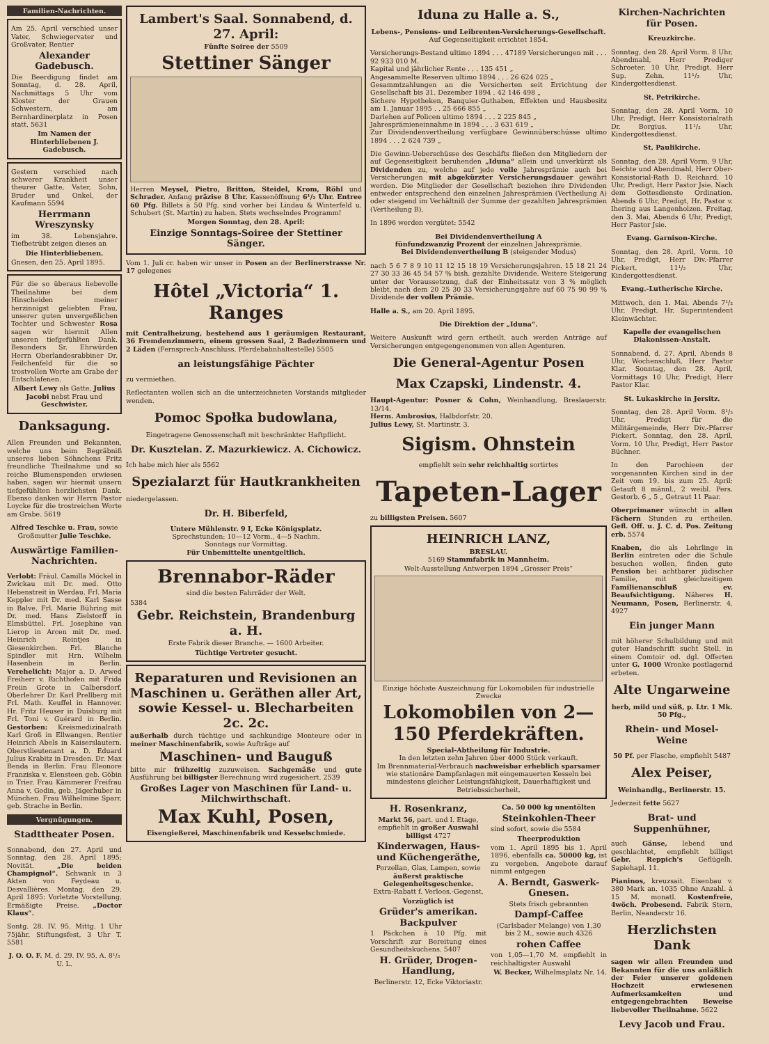Familien-Nachrichten.
Am 25. April verschied unser Vater, Schwiegervater und Großvater, Rentier
Alexander Gadebusch.
Die Beerdigung findet am Sonntag, d. 28. April, Nachmittags 5 Uhr vom Kloster der Grauen Schwestern, am Bernhardinerplatz in Posen statt. 5631
Im Namen der Hinterbliebenen J. Gadebusch.
Gestern verschied nach schwerer Krankheit unser theurer Gatte, Vater, Sohn, Bruder und Onkel, der Kaufmann 5594
Herrmann Wreszynsky
im 38. Lebensjahre. Tiefbetrübt zeigen dieses an
Die Hinterbliebenen.
Gnesen, den 25. April 1895.
Für die so überaus liebevolle Theilnahme bei dem Hinscheiden meiner herzinnigst geliebten Frau, unserer guten unvergeßlichen Tochter und Schwester Rosa sagen wir hiermit Allen unseren tiefgefühlten Dank. Besonders Sr. Ehrwürden Herrn Oberlandesrabbiner Dr. Feilchenfeld für die so trostvollen Worte am Grabe der Entschlafenen.
Albert Lewy als Gatte, Julius Jacobi nebst Frau und Geschwister.
Danksagung.
Allen Freunden und Bekannten, welche uns beim Begräbniß unseres lieben Söhnchens Fritz freundliche Theilnahme und so reiche Blumenspenden erwiesen haben, sagen wir hiermit unsern tiefgefühlten herzlichsten Dank. Ebenso danken wir Herrn Pastor Loycke für die trostreichen Worte am Grabe. 5619
Alfred Teschke u. Frau, sowie Großmutter Julie Teschke.
Auswärtige Familien-Nachrichten.
Verlobt: Fräul. Camilla Möckel in Zwickau mit Dr. med. Otto Hebenstreit in Werdau. Frl. Maria Keppler mit Dr. med. Karl Sasse in Balve. Frl. Marie Bühring mit Dr. med. Hans Zielstorff in Elmsbüttel. Frl. Josephine van Lierop in Arcen mit Dr. med. Heinrich Reintjes in Giesenkirchen. Frl. Blanche Spindler mit Hrn. Wilhelm Hasenbein in Berlin. Verehelicht: Major a. D. Arwed Freiherr v. Richthofen mit Frida Freiin Grote in Calbersdorf. Oberlehrer Dr. Karl Prellberg mit Frl. Math. Keuffel in Hannover. Hr. Fritz Heuser in Duisburg mit Frl. Toni v. Guérard in Berlin. Gestorben: Kreismedizinalrath Karl Groß in Ellwangen. Rentier Heinrich Abels in Kaiserslautern. Oberstlieutenant a. D. Eduard Julius Krabitz in Dresden. Dr. Max Benda in Berlin. Frau Eleonore Franziska v. Elensteen geb. Göbin in Trier. Frau Kämmerer Freifrau Anna v. Godin, geb. Jägerhuber in München. Frau Wilhelmine Sparr, geb. Strache in Berlin.
Vergnügungen.
Stadttheater Posen.
Sonnabend, den 27. April und Sonntag, den 28. April 1895: Novität. „Die beiden Champignol“. Schwank in 3 Akten von Feydeau u. Desvallières. Montag, den 29. April 1895: Vorletzte Vorstellung. Ermäßigte Preise. „Doctor Klaus“.
Sontg. 28. IV. 95. Mittg. 1 Uhr 75jähr. Stiftungsfest, 3 Uhr T. 5581
J. O. O. F. M. d. 29. IV. 95. A. 8¹/₂ U. L.
Lambert's Saal. Sonnabend, d. 27. April:
Fünfte Soiree der 5509
Stettiner Sänger
Herren Meysel, Pietro, Britton, Steidel, Krom, Röhl und Schrader. Anfang präzise 8 Uhr. Kassenöffnung 6¹/₂ Uhr. Entree 60 Pfg. Billets à 50 Pfg. sind vorher bei Lindau & Winterfeld u. Schubert (St. Martin) zu haben. Stets wechselndes Programm!
Morgen Sonntag, den 28. April:
Einzige Sonntags-Soiree der Stettiner Sänger.
Vom 1. Juli cr. haben wir unser in Posen an der Berlinerstrasse Nr. 17 gelegenes
Hôtel „Victoria“ 1. Ranges
mit Centralheizung, bestehend aus 1 geräumigen Restaurant, 36 Fremdenzimmern, einem grossen Saal, 2 Badezimmern und 2 Läden (Fernsprech-Anschluss, Pferdebahnhaltestelle) 5505
an leistungsfähige Pächter
zu vermiethen.
Reflectanten wollen sich an die unterzeichneten Vorstands mitglieder wenden.
Pomoc Społka budowlana,
Eingetragene Genossenschaft mit beschränkter Haftpflicht.
Dr. Kusztelan. Z. Mazurkiewicz. A. Cichowicz.
Ich habe mich hier als 5562
Spezialarzt für Hautkrankheiten
niedergelassen.
Dr. H. Biberfeld,
Untere Mühlenstr. 9 I, Ecke Königsplatz.
Sprechstunden: 10—12 Vorm., 4—5 Nachm.
Sonntags nur Vormittag.
Für Unbemittelte unentgeltlich.
Brennabor-Räder
sind die besten Fahrräder der Welt.
5384
Gebr. Reichstein, Brandenburg a. H.
Erste Fabrik dieser Branche. — 1600 Arbeiter.
Tüchtige Vertreter gesucht.
Reparaturen und Revisionen an Maschinen u. Geräthen aller Art, sowie Kessel- u. Blecharbeiten 2c. 2c.
außerhalb durch tüchtige und sachkundige Monteure oder in meiner Maschinenfabrik, sowie Aufträge auf
Maschinen- und Bauguß
bitte mir frühzeitig zuzuweisen. Sachgemäße und gute Ausführung bei billigster Berechnung wird zugesichert. 2539
Großes Lager von Maschinen für Land- u. Milchwirthschaft.
Max Kuhl, Posen,
Eisengießerei, Maschinenfabrik und Kesselschmiede.
Iduna zu Halle a. S.,
Lebens-, Pensions- und Leibrenten-Versicherungs-Gesellschaft.
Auf Gegenseitigkeit errichtet 1854.
Versicherungs-Bestand ultimo 1894 . . . 47189 Versicherungen mit . . . 92 933 010 M.
Kapital und jährlicher Rente . . . 135 451 „
Angesammelte Reserven ultimo 1894 . . . 26 624 025 „
Gesammtzahlungen an die Versicherten seit Errichtung der Gesellschaft bis 31. Dezember 1894 . 42 146 498 „
Sichere Hypotheken, Banquier-Guthaben, Effekten und Hausbesitz am 1. Januar 1895 . . 25 666 855 „
Darlehen auf Policen ultimo 1894 . . . 2 225 845 „
Jahresprämieneinnahme in 1894 . . . 3 631 619 „
Zur Dividendenvertheilung verfügbare Gewinnüberschüsse ultimo 1894 . . . 2 624 739 „
Die Gewinn-Ueberschüsse des Geschäfts fließen den Mitgliedern der auf Gegenseitigkeit beruhenden „Iduna“ allein und unverkürzt als Dividenden zu, welche auf jede volle Jahresprämie auch bei Versicherungen mit abgekürzter Versicherungsdauer gewährt werden. Die Mitglieder der Gesellschaft beziehen ihre Dividenden entweder entsprechend den einzelnen Jahresprämien (Vertheilung A) oder steigend im Verhältniß der Summe der gezahlten Jahresprämien (Vertheilung B).
In 1896 werden vergütet: 5542
Bei Dividendenvertheilung A
fünfundzwanzig Prozent der einzelnen Jahresprämie.
Bei Dividendenvertheilung B (steigender Modus)
nach 5 6 7 8 9 10 11 12 15 18 19 Versicherungsjahren. 15 18 21 24 27 30 33 36 45 54 57 % bish. gezahlte Dividende. Weitere Steigerung unter der Voraussetzung, daß der Einheitssatz von 3 % möglich bleibt, nach dem 20 25 30 33 Versicherungsjahre auf 60 75 90 99 % Dividende der vollen Prämie.
Halle a. S., am 20. April 1895.
Die Direktion der „Iduna“.
Weitere Auskunft wird gern ertheilt, auch werden Anträge auf Versicherungen entgegengenommen von allen Agenturen.
Die General-Agentur Posen
Max Czapski, Lindenstr. 4.
Haupt-Agentur: Posner & Cohn, Weinhandlung, Breslauerstr. 13/14.
Herm. Ambrosius, Halbdorfstr. 20.
Julius Lewy, St. Martinstr. 3.
Sigism. Ohnstein
empfiehlt sein sehr reichhaltig sortirtes
Tapeten-Lager
zu billigsten Preisen. 5607
HEINRICH LANZ,
BRESLAU.
5169 Stammfabrik in Mannheim.
Welt-Ausstellung Antwerpen 1894 „Grosser Preis“
Einzige höchste Auszeichnung für Lokomobilen für industrielle Zwecke
Lokomobilen von 2—150 Pferdekräften.
Special-Abtheilung für Industrie.
In den letzten zehn Jahren über 4000 Stück verkauft.
Im Brennmaterial-Verbrauch nachweisbar erheblich sparsamer wie stationäre Dampfanlagen mit eingemauerten Kesseln bei mindestens gleicher Leistungsfähigkeit, Dauerhaftigkeit und Betriebssicherheit.
H. Rosenkranz,
Markt 56, part. und I. Etage, empfiehlt in großer Auswahl billigst 4727
Kinderwagen, Haus- und Küchengeräthe,
Porzellan, Glas, Lampen, sowie äußerst praktische Gelegenheitsgeschenke.
Extra-Rabatt f. Verloos.-Gegenst.
Vorzüglich ist
Grüder's amerikan. Backpulver
1 Päckchen à 10 Pfg. mit Vorschrift zur Bereitung eines Gesundheitskuchens. 5407
H. Grüder, Drogen-Handlung,
Berlinerstr. 12, Ecke Viktoriastr.
Ca. 50 000 kg unentölten
Steinkohlen-Theer
sind sofort, sowie die 5584
Theerproduktion
vom 1. April 1895 bis 1. April 1896, ebenfalls ca. 50000 kg, ist zu vergeben. Angebote darauf nimmt entgegen
A. Berndt, Gaswerk-Gnesen.
Stets frisch gebrannten
Dampf-Caffee
(Carlsbader Melange) von 1,30 bis 2 M., sowie auch 4326
rohen Caffee
von 1,05—1,70 M. empfiehlt in reichhaltigster Auswahl
W. Becker, Wilhelmsplatz Nr. 14.
Kirchen-Nachrichten für Posen.
Kreuzkirche.
Sonntag, den 28. April Vorm. 8 Uhr, Abendmahl, Herr Prediger Schroeter. 10 Uhr, Predigt, Herr Sup. Zehn. 11¹/₂ Uhr, Kindergottesdienst.
St. Petrikirche.
Sonntag, den 28. April Vorm. 10 Uhr, Predigt, Herr Konsistorialrath Dr. Borgius. 11¹/₂ Uhr, Kindergottesdienst.
St. Paulikirche.
Sonntag, den 28. April Vorm. 9 Uhr, Beichte und Abendmahl, Herr Ober-Konsistorial-Rath D. Reichard. 10 Uhr, Predigt, Herr Pastor Jsie. Nach dem Gottesdienste Ordination. Abends 6 Uhr, Predigt, Hr. Pastor v. Ihering aus Langenholzen. Freitag, den 3. Mai, Abends 6 Uhr, Predigt, Herr Pastor Jsie.
Evang. Garnison-Kirche.
Sonntag, den 28. April, Vorm. 10 Uhr, Predigt, Herr Div.-Pfarrer Pickert. 11¹/₂ Uhr, Kindergottesdienst.
Evang.-Lutherische Kirche.
Mittwoch, den 1. Mai, Abends 7¹/₂ Uhr, Predigt, Hr. Superintendent Kleinwächter.
Kapelle der evangelischen Diakonissen-Anstalt.
Sonnabend, d. 27. April, Abends 8 Uhr, Wochenschluß, Herr Pastor Klar. Sonntag, den 28. April, Vormittags 10 Uhr, Predigt, Herr Pastor Klar.
St. Lukaskirche in Jersitz.
Sonntag, den 28. April Vorm. 8¹/₂ Uhr, Predigt für die Militärgemeinde, Herr Div.-Pfarrer Pickert. Sonntag, den 28. April, Vorm. 10 Uhr, Predigt, Herr Pastor Büchner.
In den Parochieen der vorgenannten Kirchen sind in der Zeit vom 19. bis zum 25. April: Getauft 8 männl., 2 weibl. Pers. Gestorb. 6 „ 5 „ Getraut 11 Paar.
Oberprimaner wünscht in allen Fächern Stunden zu ertheilen. Gefl. Off. u. J. C. d. Pos. Zeitung erb. 5574
Knaben, die als Lehrlinge in Berlin eintreten oder die Schule besuchen wollen, finden gute Pension bei achtbarer jüdischer Familie, mit gleichzeitigem Familienanschluß ev. Beaufsichtigung. Näheres H. Neumann, Posen, Berlinerstr. 4. 4927
Ein junger Mann
mit höherer Schulbildung und mit guter Handschrift sucht Stell. in einem Comtoir od. dgl. Offerten unter G. 1000 Wronke postlagernd erbeten.
Alte Ungarweine
herb, mild und süß, p. Ltr. 1 Mk. 50 Pfg.,
Rhein- und Mosel-Weine
50 Pf. per Flasche, empfiehlt 5487
Alex Peiser,
Weinhandlg., Berlinerstr. 15.
Jederzeit fette 5627
Brat- und Suppenhühner,
auch Gänse, lebend und geschlachtet, empfiehlt billigst Gebr. Reppich's Geflügelh. Sapiehapl. 11.
Pianinos, kreuzsait. Eisenbau v. 380 Mark an. 1035 Ohne Anzahl. à 15 M. monatl. Kostenfreie, 4wöch. Probesend. Fabrik Stern, Berlin, Neanderstr 16.
Herzlichsten Dank
sagen wir allen Freunden und Bekannten für die uns anläßlich der Feier unserer goldenen Hochzeit erwiesenen Aufmerksamkeiten und entgegengebrachten Beweise liebevoller Theilnahme. 5622
Levy Jacob und Frau.